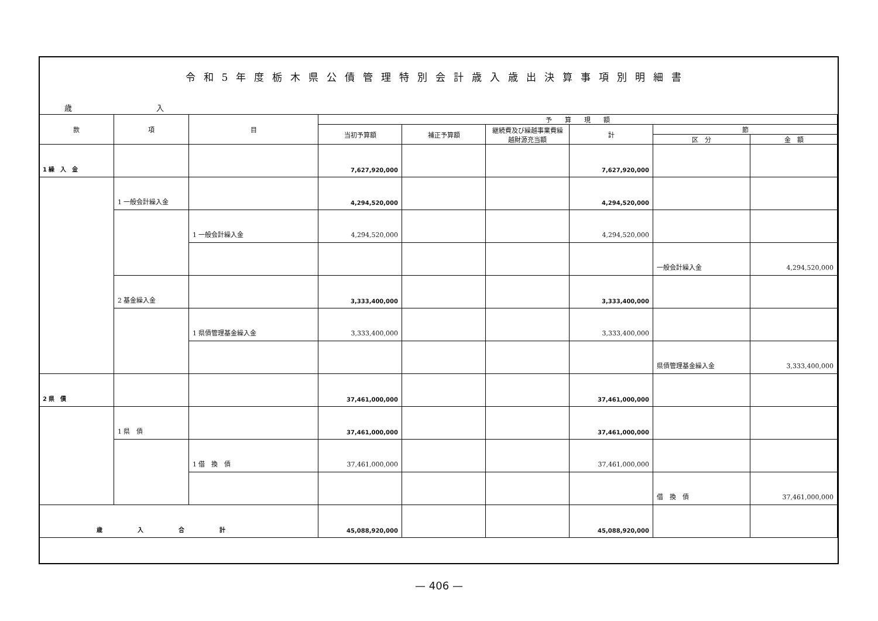令和5年度栃木県公債管理特別会計歳入歳出決算事項別明細書
歳 入
| 款 | 項 | 目 | 予 算 現 額 | | | | | |
| --- | --- | --- | --- | --- | --- | --- | --- | --- |
| | | | 当初予算額 | 補正予算額 | 継続費及び繰越事業費繰越財源充当額 | 計 | 節 | |
| | | | | | | | 区 分 | 金 額 |
| 1 繰 入 金 | | | 7,627,920,000 | | | 7,627,920,000 | | |
| | 1 一般会計繰入金 | | 4,294,520,000 | | | 4,294,520,000 | | |
| | | 1 一般会計繰入金 | 4,294,520,000 | | | 4,294,520,000 | | |
| | | | | | | | 一般会計繰入金 | 4,294,520,000 |
| | 2 基金繰入金 | | 3,333,400,000 | | | 3,333,400,000 | | |
| | | 1 県債管理基金繰入金 | 3,333,400,000 | | | 3,333,400,000 | | |
| | | | | | | | 県債管理基金繰入金 | 3,333,400,000 |
| 2 県 債 | | | 37,461,000,000 | | | 37,461,000,000 | | |
| | 1 県 債 | | 37,461,000,000 | | | 37,461,000,000 | | |
| | | 1 借 換 債 | 37,461,000,000 | | | 37,461,000,000 | | |
| | | | | | | | 借 換 債 | 37,461,000,000 |
| 歳入合計 | | | 45,088,920,000 | | | 45,088,920,000 | | |
— 406 —